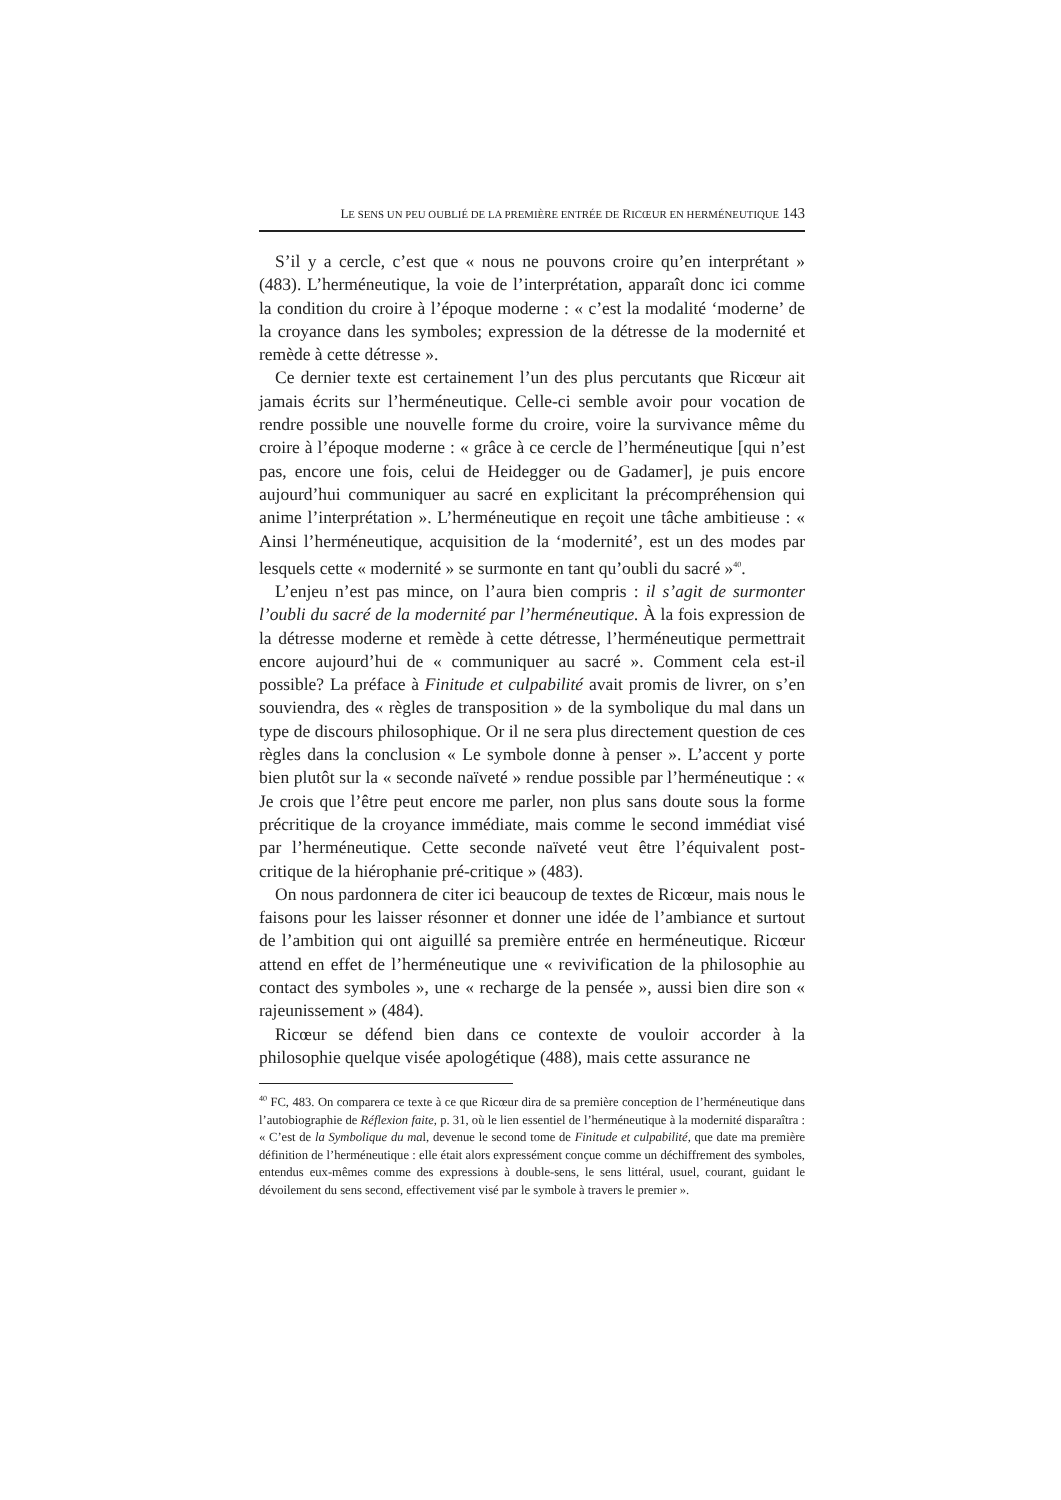LE SENS UN PEU OUBLIÉ DE LA PREMIÈRE ENTRÉE DE RICŒUR EN HERMÉNEUTIQUE 143
S’il y a cercle, c’est que « nous ne pouvons croire qu’en interprétant » (483). L’herméneutique, la voie de l’interprétation, apparaît donc ici comme la condition du croire à l’époque moderne : « c’est la modalité ‘moderne’ de la croyance dans les symboles; expression de la détresse de la modernité et remède à cette détresse ».
Ce dernier texte est certainement l’un des plus percutants que Ricœur ait jamais écrits sur l’herméneutique. Celle-ci semble avoir pour vocation de rendre possible une nouvelle forme du croire, voire la survivance même du croire à l’époque moderne : « grâce à ce cercle de l’herméneutique [qui n’est pas, encore une fois, celui de Heidegger ou de Gadamer], je puis encore aujourd’hui communiquer au sacré en explicitant la précompréhension qui anime l’interprétation ». L’herméneutique en reçoit une tâche ambitieuse : « Ainsi l’herméneutique, acquisition de la ‘modernité’, est un des modes par lesquels cette « modernité » se surmonte en tant qu’oubli du sacré »<sup>40</sup>.
L’enjeu n’est pas mince, on l’aura bien compris : il s’agit de surmonter l’oubli du sacré de la modernité par l’herméneutique. À la fois expression de la détresse moderne et remède à cette détresse, l’herméneutique permettrait encore aujourd’hui de « communiquer au sacré ». Comment cela est-il possible? La préface à Finitude et culpabilité avait promis de livrer, on s’en souviendra, des « règles de transposition » de la symbolique du mal dans un type de discours philosophique. Or il ne sera plus directement question de ces règles dans la conclusion « Le symbole donne à penser ». L’accent y porte bien plutôt sur la « seconde naïveté » rendue possible par l’herméneutique : « Je crois que l’être peut encore me parler, non plus sans doute sous la forme précritique de la croyance immédiate, mais comme le second immédiat visé par l’herméneutique. Cette seconde naïveté veut être l’équivalent post-critique de la hiérophanie pré-critique » (483).
On nous pardonnera de citer ici beaucoup de textes de Ricœur, mais nous le faisons pour les laisser résonner et donner une idée de l’ambiance et surtout de l’ambition qui ont aiguillé sa première entrée en herméneutique. Ricœur attend en effet de l’herméneutique une « revivification de la philosophie au contact des symboles », une « recharge de la pensée », aussi bien dire son « rajeunissement » (484).
Ricœur se défend bien dans ce contexte de vouloir accorder à la philosophie quelque visée apologétique (488), mais cette assurance ne
<sup>40</sup> FC, 483. On comparera ce texte à ce que Ricœur dira de sa première conception de l’herméneutique dans l’autobiographie de Réflexion faite, p. 31, où le lien essentiel de l’herméneutique à la modernité disparaîtra : « C’est de la Symbolique du mal, devenue le second tome de Finitude et culpabilité, que date ma première définition de l’herméneutique : elle était alors expressément conçue comme un déchiffrement des symboles, entendus eux-mêmes comme des expressions à double-sens, le sens littéral, usuel, courant, guidant le dévoilement du sens second, effectivement visé par le symbole à travers le premier ».